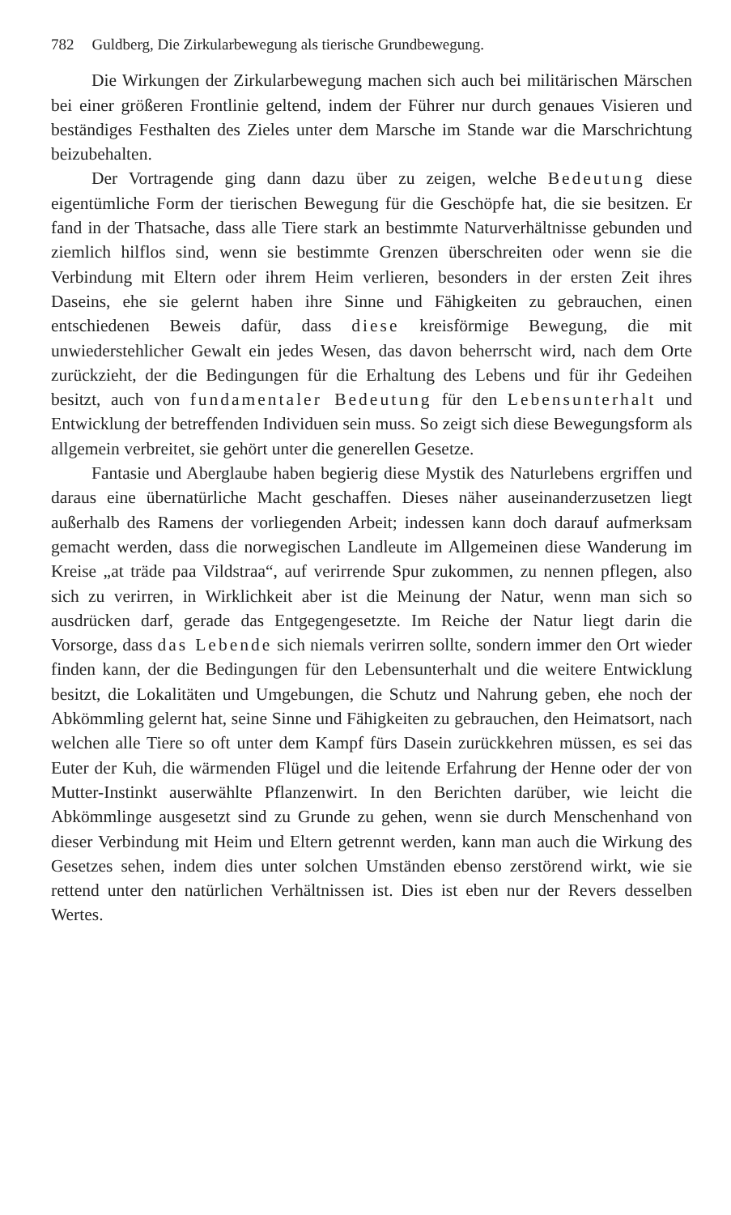782 Guldberg, Die Zirkularbewegung als tierische Grundbewegung.
Die Wirkungen der Zirkularbewegung machen sich auch bei militärischen Märschen bei einer größeren Frontlinie geltend, indem der Führer nur durch genaues Visieren und beständiges Festhalten des Zieles unter dem Marsche im Stande war die Marschrichtung beizubehalten.
Der Vortragende ging dann dazu über zu zeigen, welche Bedeutung diese eigentümliche Form der tierischen Bewegung für die Geschöpfe hat, die sie besitzen. Er fand in der Thatsache, dass alle Tiere stark an bestimmte Naturverhältnisse gebunden und ziemlich hilflos sind, wenn sie bestimmte Grenzen überschreiten oder wenn sie die Verbindung mit Eltern oder ihrem Heim verlieren, besonders in der ersten Zeit ihres Daseins, ehe sie gelernt haben ihre Sinne und Fähigkeiten zu gebrauchen, einen entschiedenen Beweis dafür, dass diese kreisförmige Bewegung, die mit unwiederstehlicher Gewalt ein jedes Wesen, das davon beherrscht wird, nach dem Orte zurückzieht, der die Bedingungen für die Erhaltung des Lebens und für ihr Gedeihen besitzt, auch von fundamentaler Bedeutung für den Lebensunterhalt und Entwicklung der betreffenden Individuen sein muss. So zeigt sich diese Bewegungsform als allgemein verbreitet, sie gehört unter die generellen Gesetze.
Fantasie und Aberglaube haben begierig diese Mystik des Naturlebens ergriffen und daraus eine übernatürliche Macht geschaffen. Dieses näher auseinanderzusetzen liegt außerhalb des Ramens der vorliegenden Arbeit; indessen kann doch darauf aufmerksam gemacht werden, dass die norwegischen Landleute im Allgemeinen diese Wanderung im Kreise „at träde paa Vildstraa“, auf verirrende Spur zukommen, zu nennen pflegen, also sich zu verirren, in Wirklichkeit aber ist die Meinung der Natur, wenn man sich so ausdrücken darf, gerade das Entgegengesetzte. Im Reiche der Natur liegt darin die Vorsorge, dass das Lebende sich niemals verirren sollte, sondern immer den Ort wieder finden kann, der die Bedingungen für den Lebensunterhalt und die weitere Entwicklung besitzt, die Lokalitäten und Umgebungen, die Schutz und Nahrung geben, ehe noch der Abkömmling gelernt hat, seine Sinne und Fähigkeiten zu gebrauchen, den Heimatsort, nach welchen alle Tiere so oft unter dem Kampf fürs Dasein zurückkehren müssen, es sei das Euter der Kuh, die wärmenden Flügel und die leitende Erfahrung der Henne oder der von Mutter-Instinkt auserwählte Pflanzenwirt. In den Berichten darüber, wie leicht die Abkömmlinge ausgesetzt sind zu Grunde zu gehen, wenn sie durch Menschenhand von dieser Verbindung mit Heim und Eltern getrennt werden, kann man auch die Wirkung des Gesetzes sehen, indem dies unter solchen Umständen ebenso zerstörend wirkt, wie sie rettend unter den natürlichen Verhältnissen ist. Dies ist eben nur der Revers desselben Wertes.